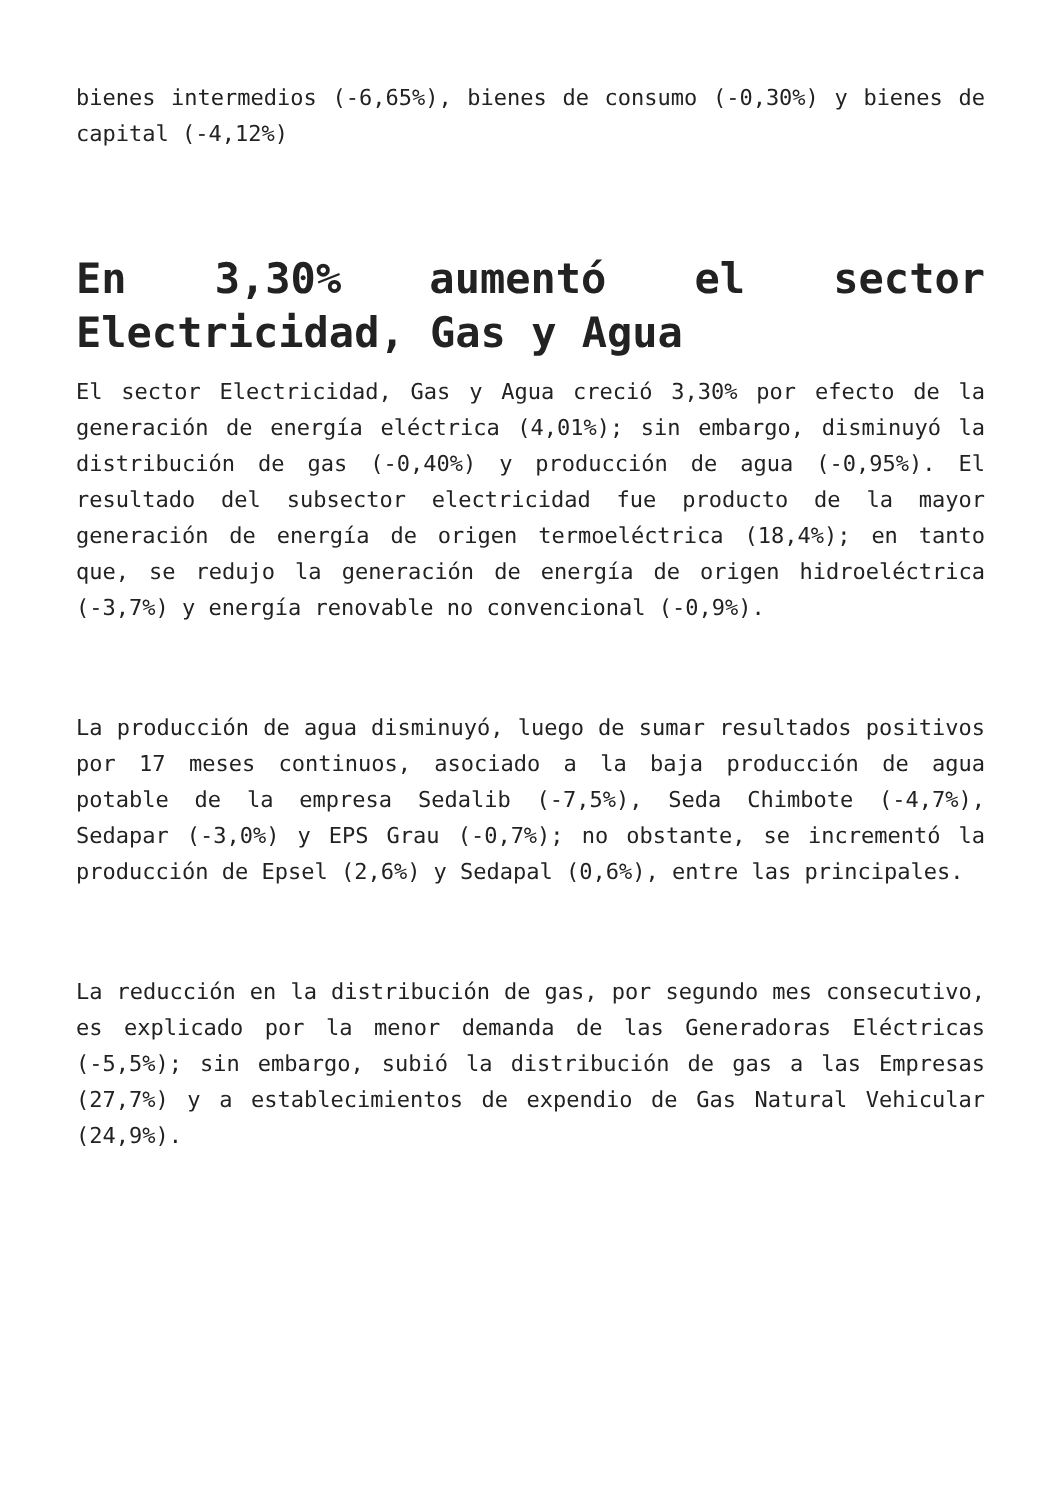bienes intermedios (-6,65%), bienes de consumo (-0,30%) y bienes de capital (-4,12%)
En 3,30% aumentó el sector Electricidad, Gas y Agua
El sector Electricidad, Gas y Agua creció 3,30% por efecto de la generación de energía eléctrica (4,01%); sin embargo, disminuyó la distribución de gas (-0,40%) y producción de agua (-0,95%). El resultado del subsector electricidad fue producto de la mayor generación de energía de origen termoeléctrica (18,4%); en tanto que, se redujo la generación de energía de origen hidroeléctrica (-3,7%) y energía renovable no convencional (-0,9%).
La producción de agua disminuyó, luego de sumar resultados positivos por 17 meses continuos, asociado a la baja producción de agua potable de la empresa Sedalib (-7,5%), Seda Chimbote (-4,7%), Sedapar (-3,0%) y EPS Grau (-0,7%); no obstante, se incrementó la producción de Epsel (2,6%) y Sedapal (0,6%), entre las principales.
La reducción en la distribución de gas, por segundo mes consecutivo, es explicado por la menor demanda de las Generadoras Eléctricas (-5,5%); sin embargo, subió la distribución de gas a las Empresas (27,7%) y a establecimientos de expendio de Gas Natural Vehicular (24,9%).